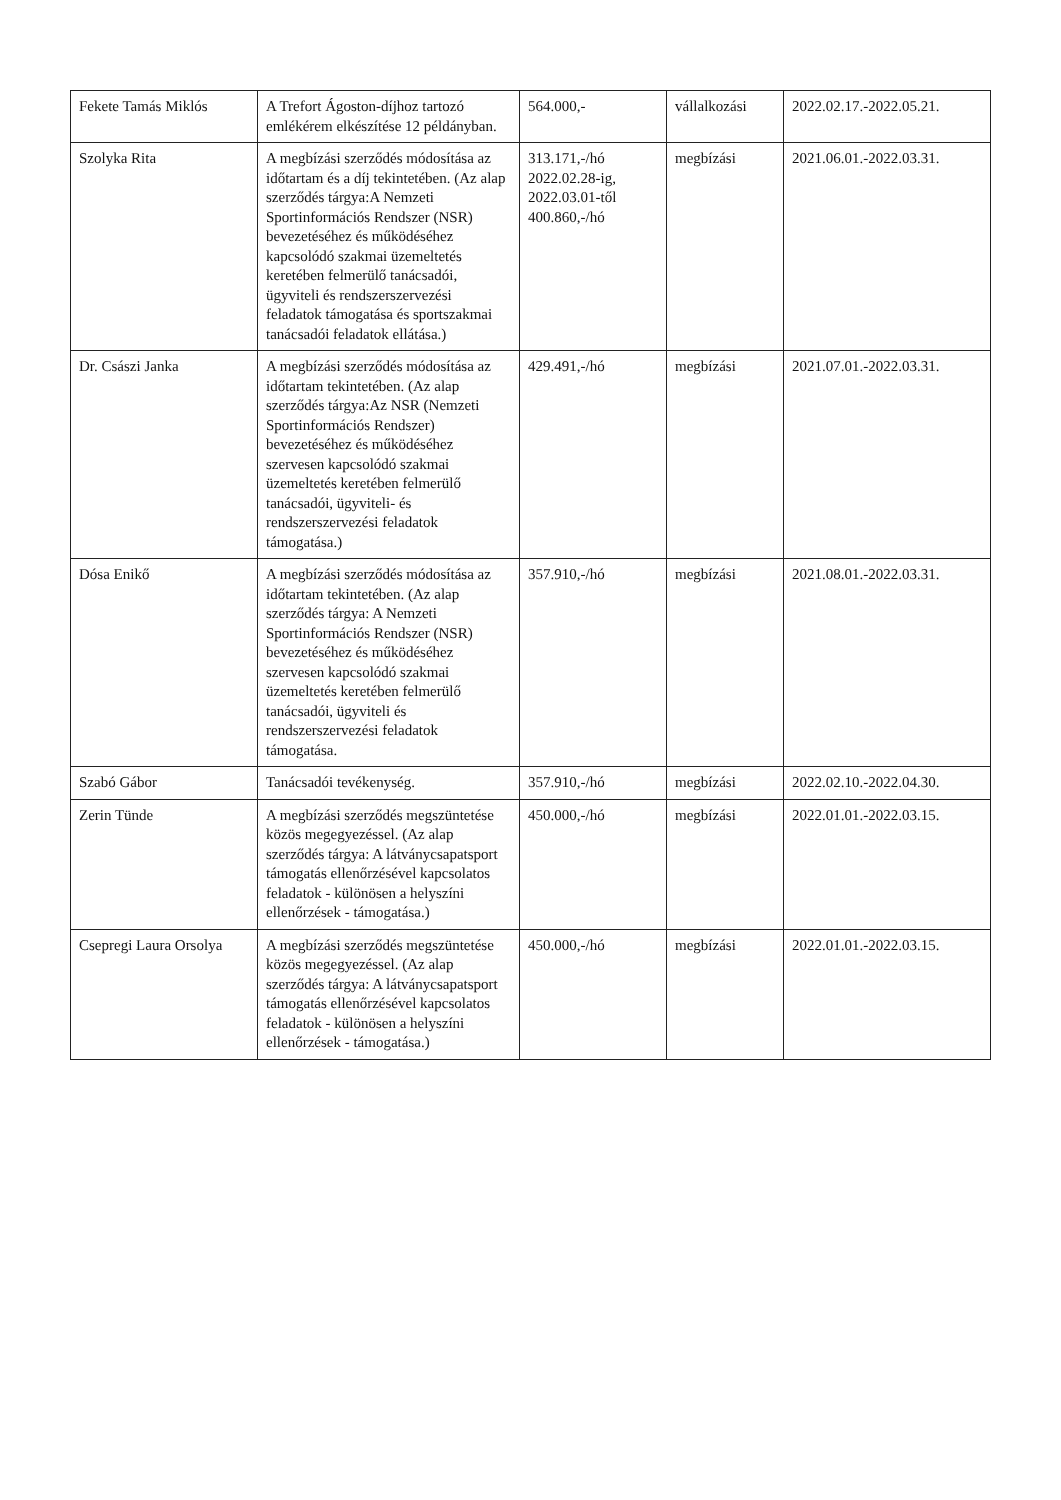| Fekete Tamás Miklós | A Trefort Ágoston-díjhoz tartozó emlékérem elkészítése 12 példányban. | 564.000,- | vállalkozási | 2022.02.17.-2022.05.21. |
| Szolyka Rita | A megbízási szerződés módosítása az időtartam és a díj tekintetében. (Az alap szerződés tárgya:A Nemzeti Sportinformációs Rendszer (NSR) bevezetéséhez és működéséhez kapcsolódó szakmai üzemeltetés keretében felmerülő tanácsadói, ügyviteli és rendszerszervezési feladatok támogatása és sportszakmai tanácsadói feladatok ellátása.) | 313.171,-/hó 2022.02.28-ig, 2022.03.01-től 400.860,-/hó | megbízási | 2021.06.01.-2022.03.31. |
| Dr. Császi Janka | A megbízási szerződés módosítása az időtartam tekintetében. (Az alap szerződés tárgya:Az NSR (Nemzeti Sportinformációs Rendszer) bevezetéséhez és működéséhez szervesen kapcsolódó szakmai üzemeltetés keretében felmerülő tanácsadói, ügyviteli- és rendszerszervezési feladatok támogatása.) | 429.491,-/hó | megbízási | 2021.07.01.-2022.03.31. |
| Dósa Enikő | A megbízási szerződés módosítása az időtartam tekintetében. (Az alap szerződés tárgya: A Nemzeti Sportinformációs Rendszer (NSR) bevezetéséhez és működéséhez szervesen kapcsolódó szakmai üzemeltetés keretében felmerülő tanácsadói, ügyviteli és rendszerszervezési feladatok támogatása. | 357.910,-/hó | megbízási | 2021.08.01.-2022.03.31. |
| Szabó Gábor | Tanácsadói tevékenység. | 357.910,-/hó | megbízási | 2022.02.10.-2022.04.30. |
| Zerin Tünde | A megbízási szerződés megszüntetése közös megegyezéssel. (Az alap szerződés tárgya: A látványcsapatsport támogatás ellenőrzésével kapcsolatos feladatok - különösen a helyszíni ellenőrzések - támogatása.) | 450.000,-/hó | megbízási | 2022.01.01.-2022.03.15. |
| Csepregi Laura Orsolya | A megbízási szerződés megszüntetése közös megegyezéssel. (Az alap szerződés tárgya: A látványcsapatsport támogatás ellenőrzésével kapcsolatos feladatok - különösen a helyszíni ellenőrzések - támogatása.) | 450.000,-/hó | megbízási | 2022.01.01.-2022.03.15. |